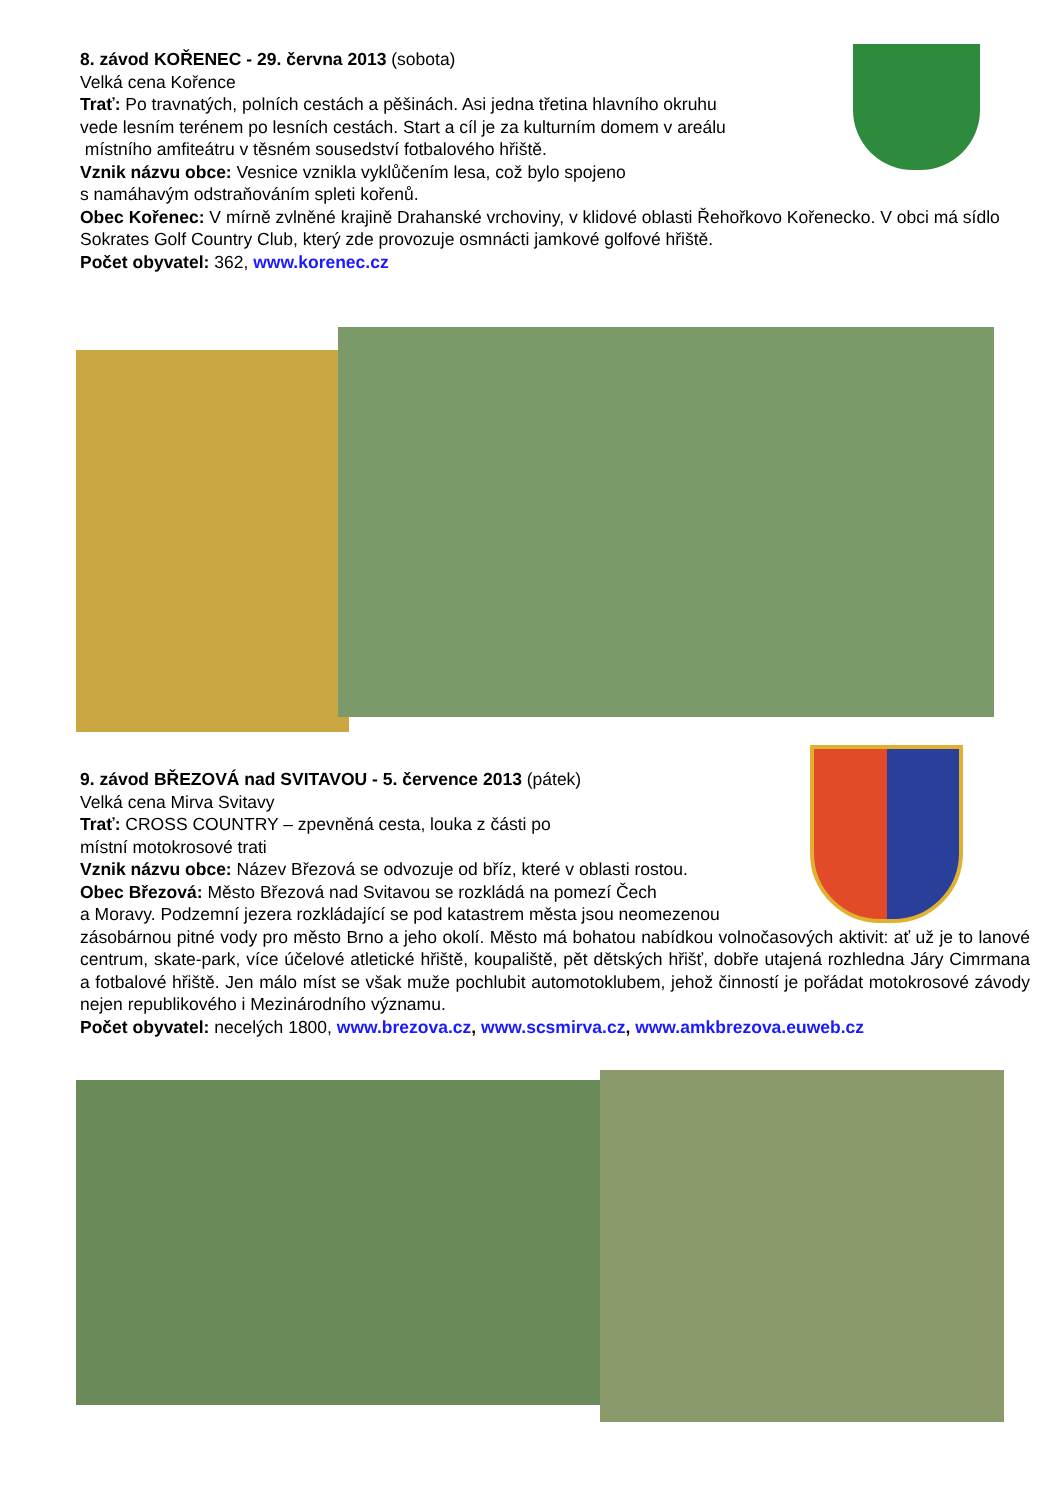8. závod KOŘENEC - 29. června 2013 (sobota)
Velká cena Kořence
Trať: Po travnatých, polních cestách a pěšinách. Asi jedna třetina hlavního okruhu
vede lesním terénem po lesních cestách. Start a cíl je za kulturním domem v areálu
místního amfiteátru v těsném sousedství fotbalového hřiště.
Vznik názvu obce: Vesnice vznikla vyklůčením lesa, což bylo spojeno
s namáhavým odstraňováním spleti kořenů.
Obec Kořenec: V mírně zvlněné krajině Drahanské vrchoviny, v klidové oblasti Řehořkovo Kořenecko. V obci má sídlo Sokrates Golf Country Club, který zde provozuje osmnácti jamkové golfové hřiště.
Počet obyvatel: 362, www.korenec.cz
9. závod BŘEZOVÁ nad SVITAVOU - 5. července 2013 (pátek)
Velká cena Mirva Svitavy
Trať: CROSS COUNTRY – zpevněná cesta, louka z části po
místní motokrosové trati
Vznik názvu obce: Název Březová se odvozuje od bříz, které v oblasti rostou.
Obec Březová: Město Březová nad Svitavou se rozkládá na pomezí Čech
a Moravy. Podzemní jezera rozkládající se pod katastrem města jsou neomezenou
zásobárnou pitné vody pro město Brno a jeho okolí. Město má bohatou nabídkou volnočasových aktivit: ať už je to lanové centrum, skate-park, více účelové atletické hřiště, koupaliště, pět dětských hřišť, dobře utajená rozhledna Járy Cimrmana a fotbalové hřiště. Jen málo míst se však muže pochlubit automotoklubem, jehož činností je pořádat motokrosové závody nejen republikového i Mezinárodního významu.
Počet obyvatel: necelých 1800, www.brezova.cz, www.scsmirva.cz, www.amkbrezova.euweb.cz